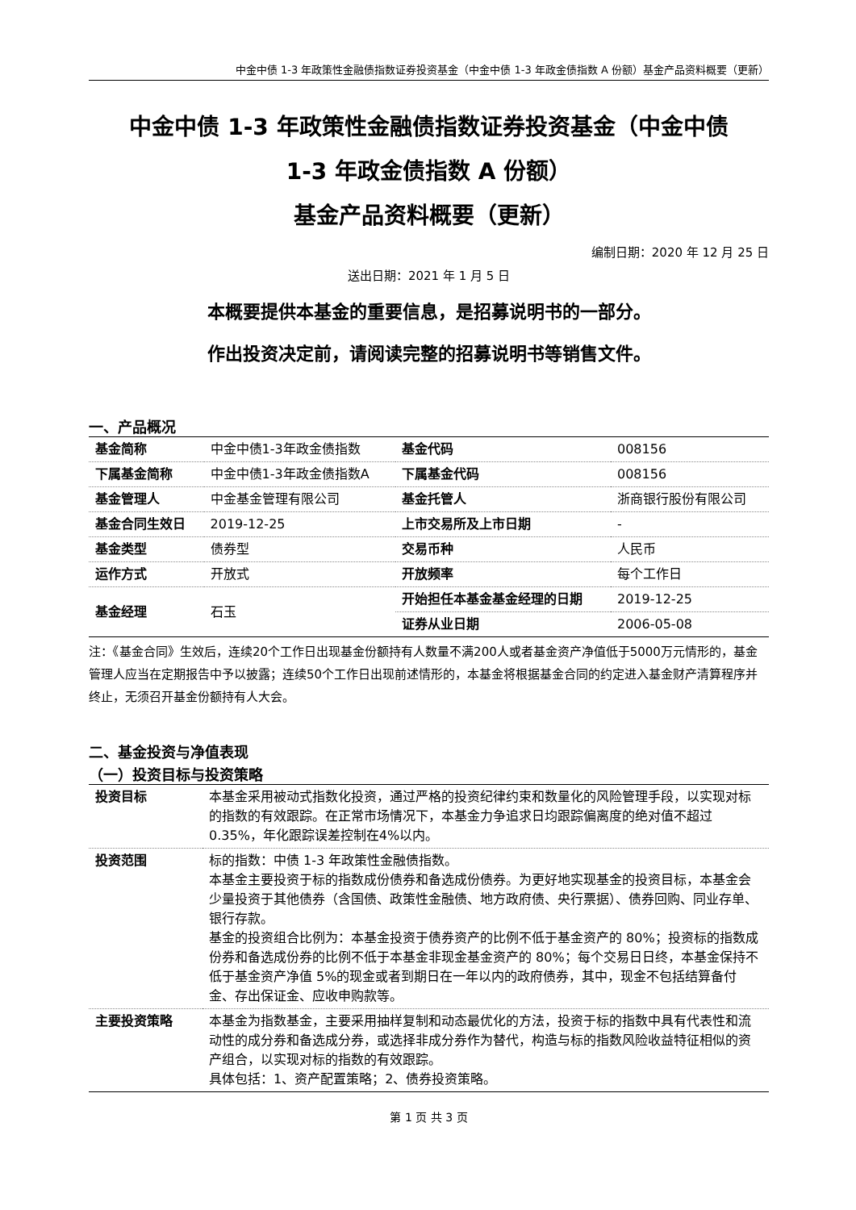中金中债 1-3 年政策性金融债指数证券投资基金（中金中债 1-3 年政金债指数 A 份额）基金产品资料概要（更新）
中金中债 1-3 年政策性金融债指数证券投资基金（中金中债
1-3 年政金债指数 A 份额）
基金产品资料概要（更新）
编制日期：2020 年 12 月 25 日
送出日期：2021 年 1 月 5 日
本概要提供本基金的重要信息，是招募说明书的一部分。
作出投资决定前，请阅读完整的招募说明书等销售文件。
一、产品概况
| 基金简称 | 中金中债1-3年政金债指数 | 基金代码 | 008156 |
| 下属基金简称 | 中金中债1-3年政金债指数A | 下属基金代码 | 008156 |
| 基金管理人 | 中金基金管理有限公司 | 基金托管人 | 浙商银行股份有限公司 |
| 基金合同生效日 | 2019-12-25 | 上市交易所及上市日期 | - |
| 基金类型 | 债券型 | 交易币种 | 人民币 |
| 运作方式 | 开放式 | 开放频率 | 每个工作日 |
| 基金经理 | 石玉 | 开始担任本基金基金经理的日期 | 2019-12-25 |
| | | 证券从业日期 | 2006-05-08 |
注：《基金合同》生效后，连续20个工作日出现基金份额持有人数量不满200人或者基金资产净值低于5000万元情形的，基金管理人应当在定期报告中予以披露；连续50个工作日出现前述情形的，本基金将根据基金合同的约定进入基金财产清算程序并终止，无须召开基金份额持有人大会。
二、基金投资与净值表现
（一）投资目标与投资策略
| 投资目标 | 本基金采用被动式指数化投资，通过严格的投资纪律约束和数量化的风险管理手段，以实现对标的指数的有效跟踪。在正常市场情况下，本基金力争追求日均跟踪偏离度的绝对值不超过0.35%，年化跟踪误差控制在4%以内。 |
| 投资范围 | 标的指数：中债 1-3 年政策性金融债指数。 本基金主要投资于标的指数成份债券和备选成份债券。为更好地实现基金的投资目标，本基金会少量投资于其他债券（含国债、政策性金融债、地方政府债、央行票据）、债券回购、同业存单、银行存款。 基金的投资组合比例为：本基金投资于债券资产的比例不低于基金资产的 80%；投资标的指数成份券和备选成份券的比例不低于本基金非现金基金资产的 80%；每个交易日日终，本基金保持不低于基金资产净值 5%的现金或者到期日在一年以内的政府债券，其中，现金不包括结算备付金、存出保证金、应收申购款等。 |
| 主要投资策略 | 本基金为指数基金，主要采用抽样复制和动态最优化的方法，投资于标的指数中具有代表性和流动性的成分券和备选成分券，或选择非成分券作为替代，构造与标的指数风险收益特征相似的资产组合，以实现对标的指数的有效跟踪。 具体包括：1、资产配置策略；2、债券投资策略。 |
第 1 页 共 3 页